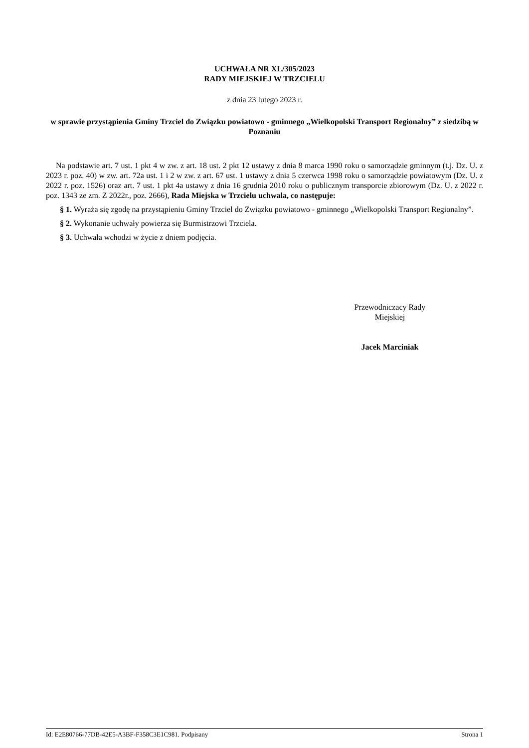UCHWAŁA NR XL/305/2023
RADY MIEJSKIEJ W TRZCIELU
z dnia 23 lutego 2023 r.
w sprawie przystąpienia Gminy Trzciel do Związku powiatowo - gminnego „Wielkopolski Transport Regionalny” z siedzibą w Poznaniu
Na podstawie art. 7 ust. 1 pkt 4 w zw. z art. 18 ust. 2 pkt 12 ustawy z dnia 8 marca 1990 roku o samorządzie gminnym (t.j. Dz. U. z 2023 r. poz. 40) w zw. art. 72a ust. 1 i 2 w zw. z art. 67 ust. 1 ustawy z dnia 5 czerwca 1998 roku o samorządzie powiatowym (Dz. U. z 2022 r. poz. 1526) oraz art. 7 ust. 1 pkt 4a ustawy z dnia 16 grudnia 2010 roku o publicznym transporcie zbiorowym (Dz. U. z 2022 r. poz. 1343 ze zm. Z 2022r., poz. 2666), Rada Miejska w Trzcielu uchwala, co następuje:
§ 1. Wyraża się zgodę na przystąpieniu Gminy Trzciel do Związku powiatowo - gminnego „Wielkopolski Transport Regionalny”.
§ 2. Wykonanie uchwały powierza się Burmistrzowi Trzciela.
§ 3. Uchwała wchodzi w życie z dniem podjęcia.
Przewodniczacy Rady
Miejskiej
Jacek Marciniak
Id: E2E80766-77DB-42E5-A3BF-F358C3E1C981. Podpisany Strona 1